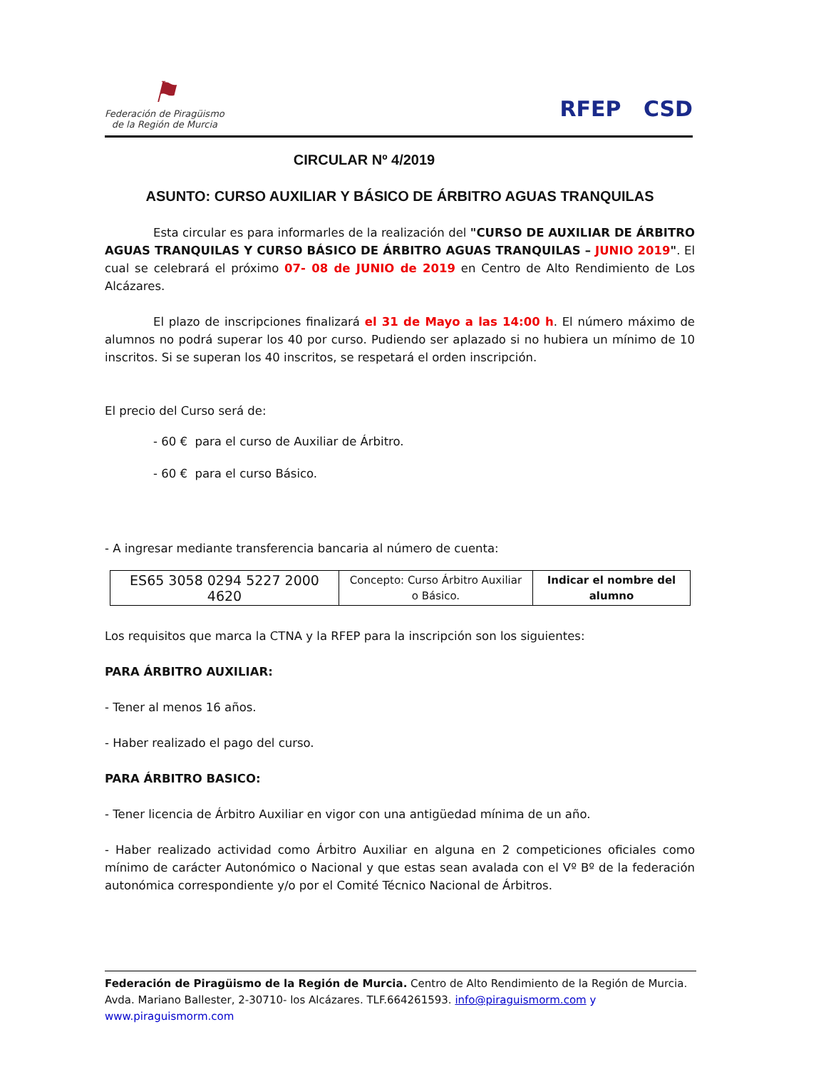⚑
Federación de Piragüismo
de la Región de Murcia
RFEP CSD
CIRCULAR Nº 4/2019
ASUNTO: CURSO AUXILIAR Y BÁSICO DE ÁRBITRO AGUAS TRANQUILAS
Esta circular es para informarles de la realización del "CURSO DE AUXILIAR DE ÁRBITRO AGUAS TRANQUILAS Y CURSO BÁSICO DE ÁRBITRO AGUAS TRANQUILAS – JUNIO 2019". El cual se celebrará el próximo 07- 08 de JUNIO de 2019 en Centro de Alto Rendimiento de Los Alcázares.
El plazo de inscripciones finalizará el 31 de Mayo a las 14:00 h. El número máximo de alumnos no podrá superar los 40 por curso. Pudiendo ser aplazado si no hubiera un mínimo de 10 inscritos. Si se superan los 40 inscritos, se respetará el orden inscripción.
El precio del Curso será de:
- 60 € para el curso de Auxiliar de Árbitro.
- 60 € para el curso Básico.
- A ingresar mediante transferencia bancaria al número de cuenta:
| ES65 3058 0294 5227 2000 4620 | Concepto: Curso Árbitro Auxiliar o Básico. | Indicar el nombre del alumno |
Los requisitos que marca la CTNA y la RFEP para la inscripción son los siguientes:
PARA ÁRBITRO AUXILIAR:
- Tener al menos 16 años.
- Haber realizado el pago del curso.
PARA ÁRBITRO BASICO:
- Tener licencia de Árbitro Auxiliar en vigor con una antigüedad mínima de un año.
- Haber realizado actividad como Árbitro Auxiliar en alguna en 2 competiciones oficiales como mínimo de carácter Autonómico o Nacional y que estas sean avalada con el Vº Bº de la federación autonómica correspondiente y/o por el Comité Técnico Nacional de Árbitros.
Federación de Piragüismo de la Región de Murcia. Centro de Alto Rendimiento de la Región de Murcia. Avda. Mariano Ballester, 2-30710- los Alcázares. TLF.664261593. info@piraguismorm.com y
www.piraguismorm.com